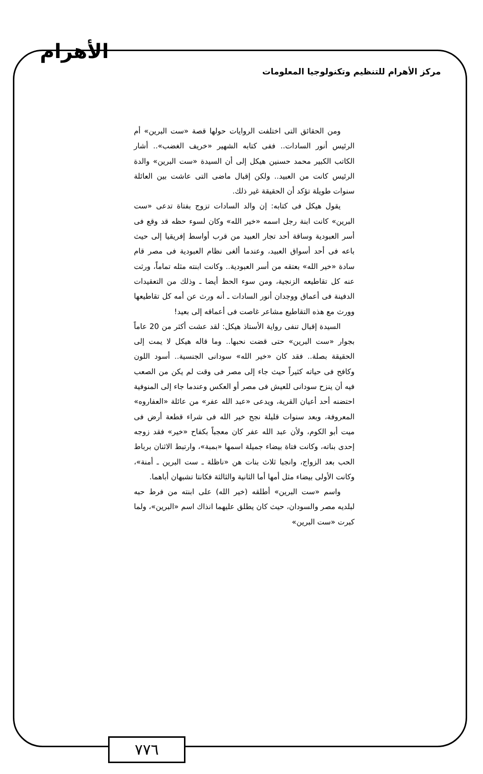الأهرام
مركز الأهرام للتنظيم وتكنولوجيا المعلومات
ومن الحقائق التى اختلفت الروايات حولها قصة «ست البرين» أم الرئيس أنور السادات.. ففى كتابه الشهير «خريف الغضب».. أشار الكاتب الكبير محمد حسنين هيكل إلى أن السيدة «ست البرين» والدة الرئيس كانت من العبيد.. ولكن إقبال ماضى التى عاشت بين العائلة سنوات طويلة تؤكد أن الحقيقة غير ذلك.
يقول هيكل فى كتابه: إن والد السادات تزوج بفتاة تدعى «ست البرين» كانت ابنة رجل اسمه «خير الله» وكان لسوء حظه قد وقع فى أسر العبودية وساقة أحد تجار العبيد من قرب أواسط إفريقيا إلى حيث باعه فى أحد أسواق العبيد، وعندما ألغى نظام العبودية فى مصر قام سادة «خير الله» بعتقه من أسر العبودية.. وكانت ابنته مثله تماماً، ورثت عنه كل تقاطيعه الزنجية، ومن سوء الحظ أيضا ـ وذلك من التعقيدات الدفينة فى أعماق ووجدان أنور السادات ـ أنه ورث عن أمه كل تقاطيعها وورث مع هذه التقاطيع مشاعر غاصت فى أعماقه إلى بعيد!
السيدة إقبال تنفى رواية الأستاذ هيكل: لقد عشت أكثر من 20 عاماً بجوار «ست البرين» حتى قضت نحبها.. وما قاله هيكل لا يمت إلى الحقيقة بصلة.. فقد كان «خير الله» سودانى الجنسية.. أسود اللون وكافح فى حياته كثيراً حيث جاء إلى مصر فى وقت لم يكن من الصعب فيه أن ينزح سودانى للعيش فى مصر أو العكس وعندما جاء إلى المنوفية احتضنه أحد أعيان القرية، ويدعى «عبد الله عفر» من عائلة «العفاروه» المعروفة، وبعد سنوات قليلة نجح خير الله فى شراء قطعة أرض فى ميت أبو الكوم، ولأن عبد الله عفر كان معجباً بكفاح «خير» فقد زوجه إحدى بناته، وكانت فتاة بيضاء جميلة اسمها «بمبة»، وارتبط الاثنان برباط الحب بعد الزواج، وانجبا ثلاث بنات هن «ناظلة ـ ست البرين ـ أمنة»، وكانت الأولى بيضاء مثل أمها أما الثانية والثالثة فكانتا تشبهان أباهما.
واسم «ست البرين» أطلقه (خير الله) على ابنته من فرط حبه لبلديه مصر والسودان، حيث كان يطلق عليهما انذاك اسم «البرين»، ولما كبرت «ست البرين»
٧٧٦